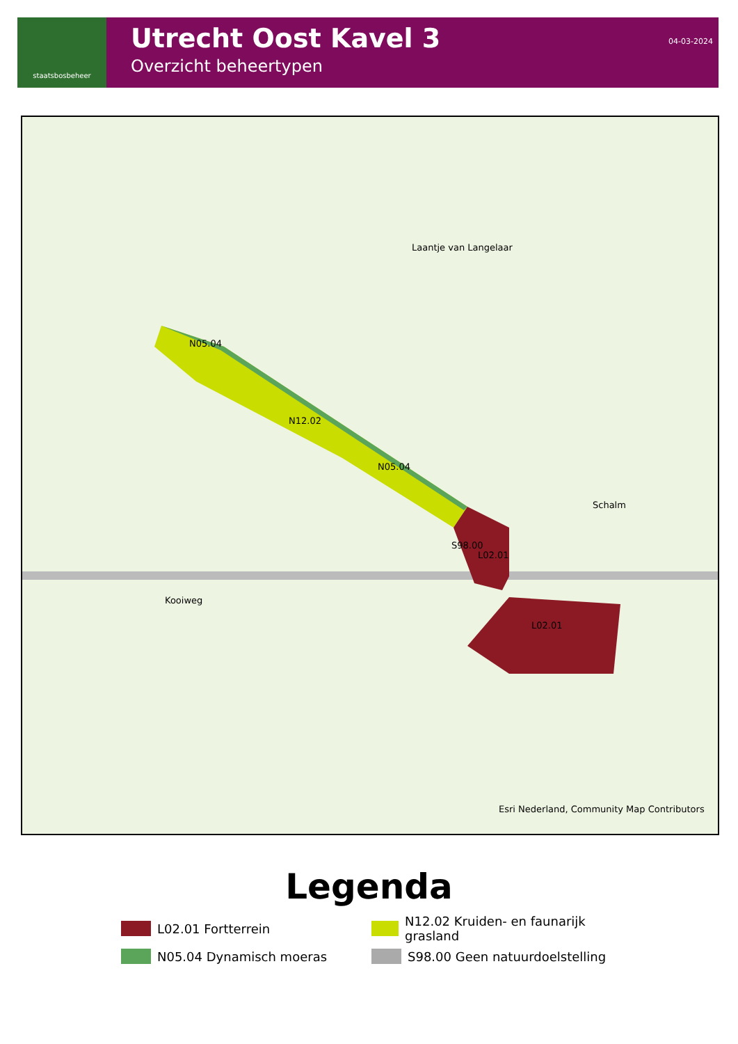staatsbosbeheer
Utrecht Oost Kavel 3
Overzicht beheertypen
04-03-2024
N05.04
N12.02
N05.04
S98.00
L02.01
L02.01
Laantje van Langelaar
Kooiweg
Schalm
Esri Nederland, Community Map Contributors
Legenda
L02.01 Fortterrein
N12.02 Kruiden- en faunarijk grasland
N05.04 Dynamisch moeras
S98.00 Geen natuurdoelstelling